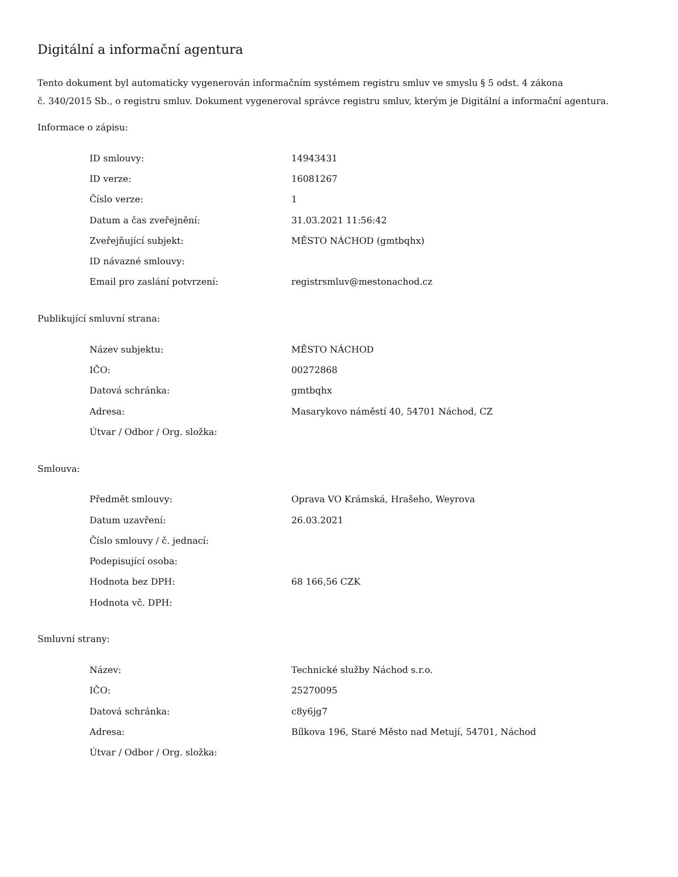Digitální a informační agentura
Tento dokument byl automaticky vygenerován informačním systémem registru smluv ve smyslu § 5 odst. 4 zákona
č. 340/2015 Sb., o registru smluv. Dokument vygeneroval správce registru smluv, kterým je Digitální a informační agentura.
Informace o zápisu:
| ID smlouvy: | 14943431 |
| ID verze: | 16081267 |
| Číslo verze: | 1 |
| Datum a čas zveřejnění: | 31.03.2021 11:56:42 |
| Zveřejňující subjekt: | MĚSTO NÁCHOD (gmtbqhx) |
| ID návazné smlouvy: | |
| Email pro zaslání potvrzení: | registrsmluv@mestonachod.cz |
Publikující smluvní strana:
| Název subjektu: | MĚSTO NÁCHOD |
| IČO: | 00272868 |
| Datová schránka: | gmtbqhx |
| Adresa: | Masarykovo náměstí 40, 54701 Náchod, CZ |
| Útvar / Odbor / Org. složka: | |
Smlouva:
| Předmět smlouvy: | Oprava VO Krámská, Hrašeho, Weyrova |
| Datum uzavření: | 26.03.2021 |
| Číslo smlouvy / č. jednací: | |
| Podepisující osoba: | |
| Hodnota bez DPH: | 68 166,56 CZK |
| Hodnota vč. DPH: | |
Smluvní strany:
| Název: | Technické služby Náchod s.r.o. |
| IČO: | 25270095 |
| Datová schránka: | c8y6jg7 |
| Adresa: | Bílkova 196, Staré Město nad Metují, 54701, Náchod |
| Útvar / Odbor / Org. složka: | |